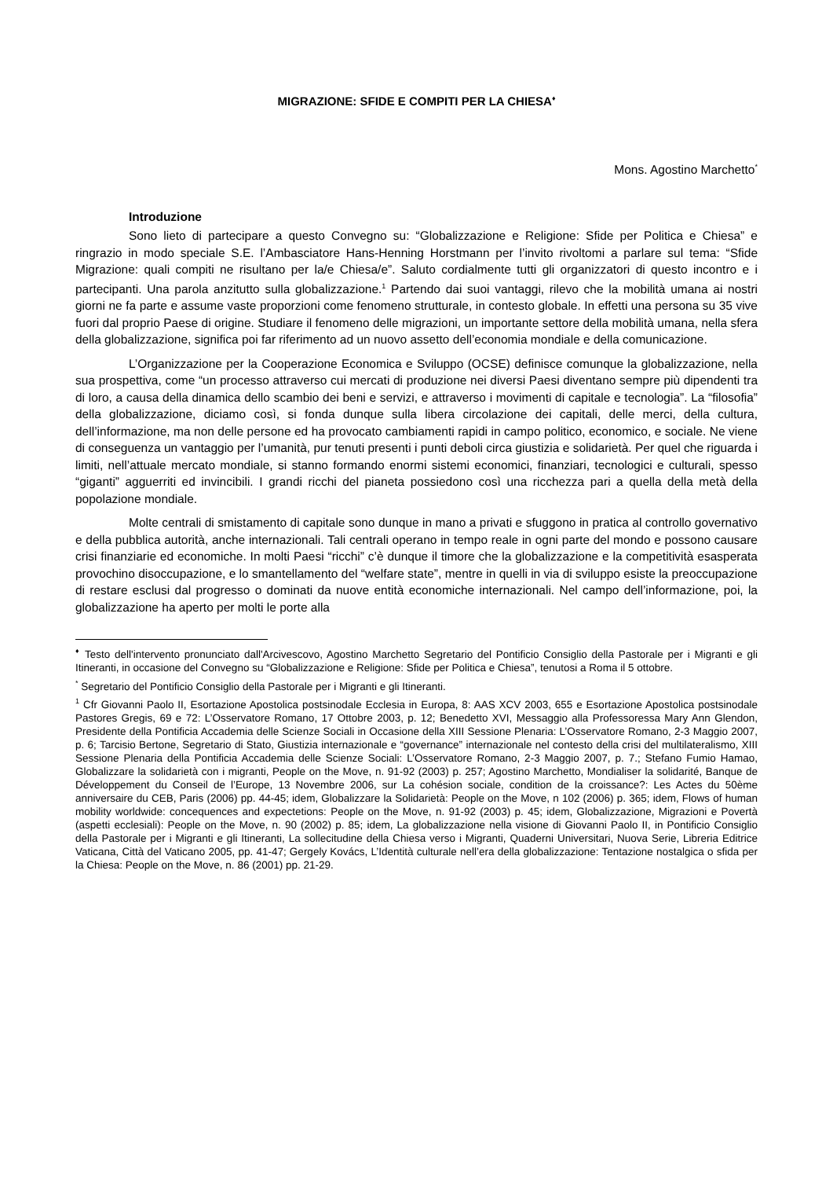MIGRAZIONE: SFIDE E COMPITI PER LA CHIESA<sup>♦</sup>
Mons. Agostino Marchetto<sup>*</sup>
Introduzione
Sono lieto di partecipare a questo Convegno su: “Globalizzazione e Religione: Sfide per Politica e Chiesa” e ringrazio in modo speciale S.E. l’Ambasciatore Hans-Henning Horstmann per l’invito rivoltomi a parlare sul tema: “Sfide Migrazione: quali compiti ne risultano per la/e Chiesa/e”. Saluto cordialmente tutti gli organizzatori di questo incontro e i partecipanti. Una parola anzitutto sulla globalizzazione.<sup>1</sup> Partendo dai suoi vantaggi, rilevo che la mobilità umana ai nostri giorni ne fa parte e assume vaste proporzioni come fenomeno strutturale, in contesto globale. In effetti una persona su 35 vive fuori dal proprio Paese di origine. Studiare il fenomeno delle migrazioni, un importante settore della mobilità umana, nella sfera della globalizzazione, significa poi far riferimento ad un nuovo assetto dell’economia mondiale e della comunicazione.
L’Organizzazione per la Cooperazione Economica e Sviluppo (OCSE) definisce comunque la globalizzazione, nella sua prospettiva, come “un processo attraverso cui mercati di produzione nei diversi Paesi diventano sempre più dipendenti tra di loro, a causa della dinamica dello scambio dei beni e servizi, e attraverso i movimenti di capitale e tecnologia”. La “filosofia” della globalizzazione, diciamo così, si fonda dunque sulla libera circolazione dei capitali, delle merci, della cultura, dell’informazione, ma non delle persone ed ha provocato cambiamenti rapidi in campo politico, economico, e sociale. Ne viene di conseguenza un vantaggio per l’umanità, pur tenuti presenti i punti deboli circa giustizia e solidarietà. Per quel che riguarda i limiti, nell’attuale mercato mondiale, si stanno formando enormi sistemi economici, finanziari, tecnologici e culturali, spesso “giganti” agguerriti ed invincibili. I grandi ricchi del pianeta possiedono così una ricchezza pari a quella della metà della popolazione mondiale.
Molte centrali di smistamento di capitale sono dunque in mano a privati e sfuggono in pratica al controllo governativo e della pubblica autorità, anche internazionali. Tali centrali operano in tempo reale in ogni parte del mondo e possono causare crisi finanziarie ed economiche. In molti Paesi “ricchi” c’è dunque il timore che la globalizzazione e la competitività esasperata provochino disoccupazione, e lo smantellamento del “welfare state”, mentre in quelli in via di sviluppo esiste la preoccupazione di restare esclusi dal progresso o dominati da nuove entità economiche internazionali. Nel campo dell’informazione, poi, la globalizzazione ha aperto per molti le porte alla
<sup>♦</sup> Testo dell'intervento pronunciato dall'Arcivescovo, Agostino Marchetto Segretario del Pontificio Consiglio della Pastorale per i Migranti e gli Itineranti, in occasione del Convegno su “Globalizzazione e Religione: Sfide per Politica e Chiesa”, tenutosi a Roma il 5 ottobre.
<sup>*</sup> Segretario del Pontificio Consiglio della Pastorale per i Migranti e gli Itineranti.
<sup>1</sup> Cfr Giovanni Paolo II, Esortazione Apostolica postsinodale Ecclesia in Europa, 8: AAS XCV 2003, 655 e Esortazione Apostolica postsinodale Pastores Gregis, 69 e 72: L’Osservatore Romano, 17 Ottobre 2003, p. 12; Benedetto XVI, Messaggio alla Professoressa Mary Ann Glendon, Presidente della Pontificia Accademia delle Scienze Sociali in Occasione della XIII Sessione Plenaria: L’Osservatore Romano, 2-3 Maggio 2007, p. 6; Tarcisio Bertone, Segretario di Stato, Giustizia internazionale e “governance” internazionale nel contesto della crisi del multilateralismo, XIII Sessione Plenaria della Pontificia Accademia delle Scienze Sociali: L’Osservatore Romano, 2-3 Maggio 2007, p. 7.; Stefano Fumio Hamao, Globalizzare la solidarietà con i migranti, People on the Move, n. 91-92 (2003) p. 257; Agostino Marchetto, Mondialiser la solidarité, Banque de Développement du Conseil de l’Europe, 13 Novembre 2006, sur La cohésion sociale, condition de la croissance?: Les Actes du 50ème anniversaire du CEB, Paris (2006) pp. 44-45; idem, Globalizzare la Solidarietà: People on the Move, n 102 (2006) p. 365; idem, Flows of human mobility worldwide: concequences and expectetions: People on the Move, n. 91-92 (2003) p. 45; idem, Globalizzazione, Migrazioni e Povertà (aspetti ecclesiali): People on the Move, n. 90 (2002) p. 85; idem, La globalizzazione nella visione di Giovanni Paolo II, in Pontificio Consiglio della Pastorale per i Migranti e gli Itineranti, La sollecitudine della Chiesa verso i Migranti, Quaderni Universitari, Nuova Serie, Libreria Editrice Vaticana, Città del Vaticano 2005, pp. 41-47; Gergely Kovács, L’Identità culturale nell’era della globalizzazione: Tentazione nostalgica o sfida per la Chiesa: People on the Move, n. 86 (2001) pp. 21-29.